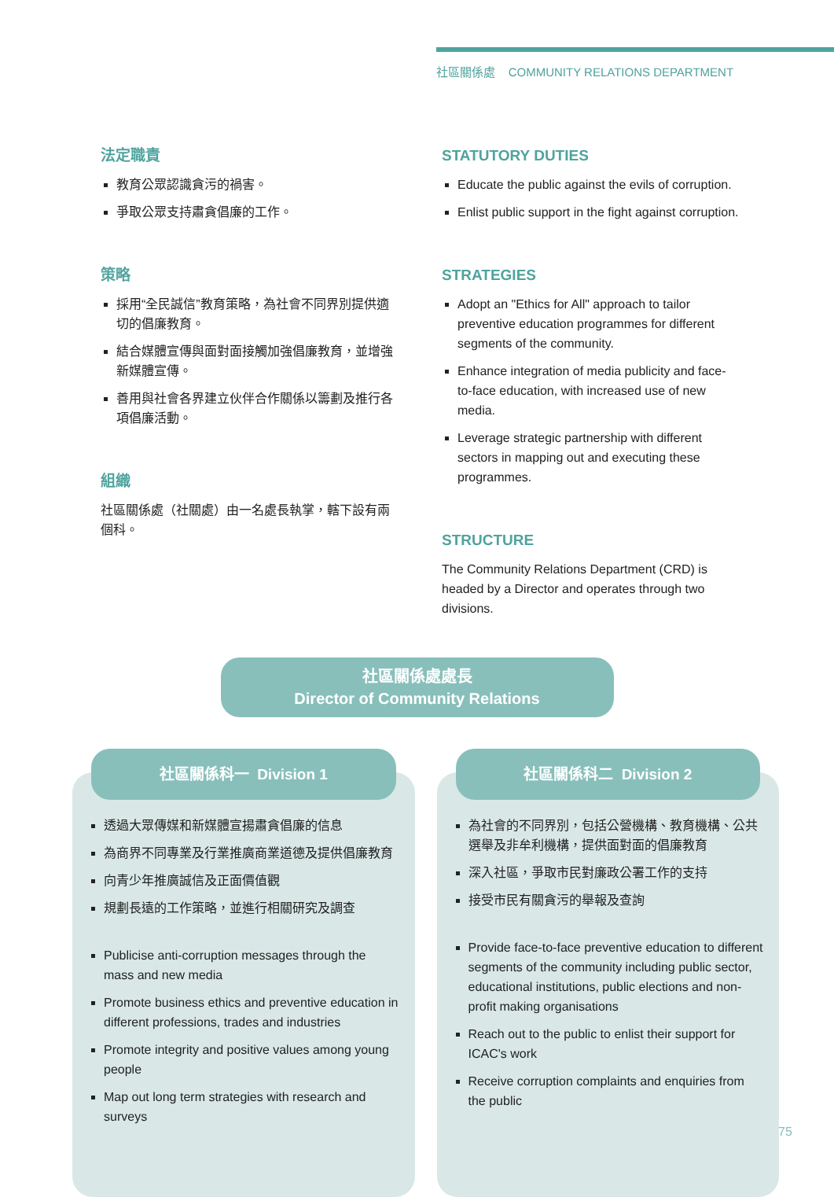社區關係處 COMMUNITY RELATIONS DEPARTMENT
法定職責
教育公眾認識貪污的禍害。
爭取公眾支持肅貪倡廉的工作。
策略
採用“全民誠信”教育策略，為社會不同界別提供適切的倡廉教育。
結合媒體宣傳與面對面接觸加強倡廉教育，並增強新媒體宣傳。
善用與社會各界建立伙伴合作關係以籌劃及推行各項倡廉活動。
組織
社區關係處（社關處）由一名處長執掌，轄下設有兩個科。
STATUTORY DUTIES
Educate the public against the evils of corruption.
Enlist public support in the fight against corruption.
STRATEGIES
Adopt an "Ethics for All" approach to tailor preventive education programmes for different segments of the community.
Enhance integration of media publicity and face-to-face education, with increased use of new media.
Leverage strategic partnership with different sectors in mapping out and executing these programmes.
STRUCTURE
The Community Relations Department (CRD) is headed by a Director and operates through two divisions.
社區關係處處長
Director of Community Relations
社區關係科一 Division 1
透過大眾傳媒和新媒體宣揚肅貪倡廉的信息
為商界不同專業及行業推廣商業道德及提供倡廉教育
向青少年推廣誠信及正面價值觀
規劃長遠的工作策略，並進行相關研究及調查
Publicise anti-corruption messages through the mass and new media
Promote business ethics and preventive education in different professions, trades and industries
Promote integrity and positive values among young people
Map out long term strategies with research and surveys
社區關係科二 Division 2
為社會的不同界別，包括公營機構、教育機構、公共選舉及非牟利機構，提供面對面的倡廉教育
深入社區，爭取市民對廉政公署工作的支持
接受市民有關貪污的舉報及查詢
Provide face-to-face preventive education to different segments of the community including public sector, educational institutions, public elections and non-profit making organisations
Reach out to the public to enlist their support for ICAC's work
Receive corruption complaints and enquiries from the public
75